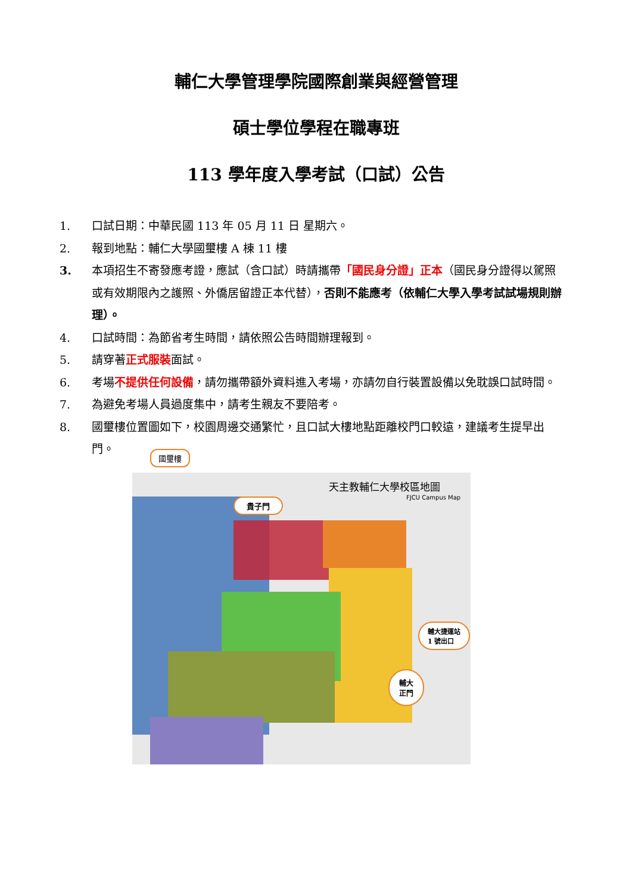輔仁大學管理學院國際創業與經營管理
碩士學位學程在職專班
113 學年度入學考試（口試）公告
1. 口試日期：中華民國 113 年 05 月 11 日 星期六。
2. 報到地點：輔仁大學國璽樓 A 棟 11 樓
3. 本項招生不寄發應考證，應試（含口試）時請攜帶「國民身分證」正本（國民身分證得以駕照或有效期限內之護照、外僑居留證正本代替），否則不能應考（依輔仁大學入學考試試場規則辦理）。
4. 口試時間：為節省考生時間，請依照公告時間辦理報到。
5. 請穿著正式服裝面試。
6. 考場不提供任何設備，請勿攜帶額外資料進入考場，亦請勿自行裝置設備以免耽誤口試時間。
7. 為避免考場人員過度集中，請考生親友不要陪考。
8. 國璽樓位置圖如下，校園周邊交通繁忙，且口試大樓地點距離校門口較遠，建議考生提早出門。
國璽樓
貴子門
天主教輔仁大學校區地圖
FJCU Campus Map
輔大捷運站
1 號出口
輔大
正門